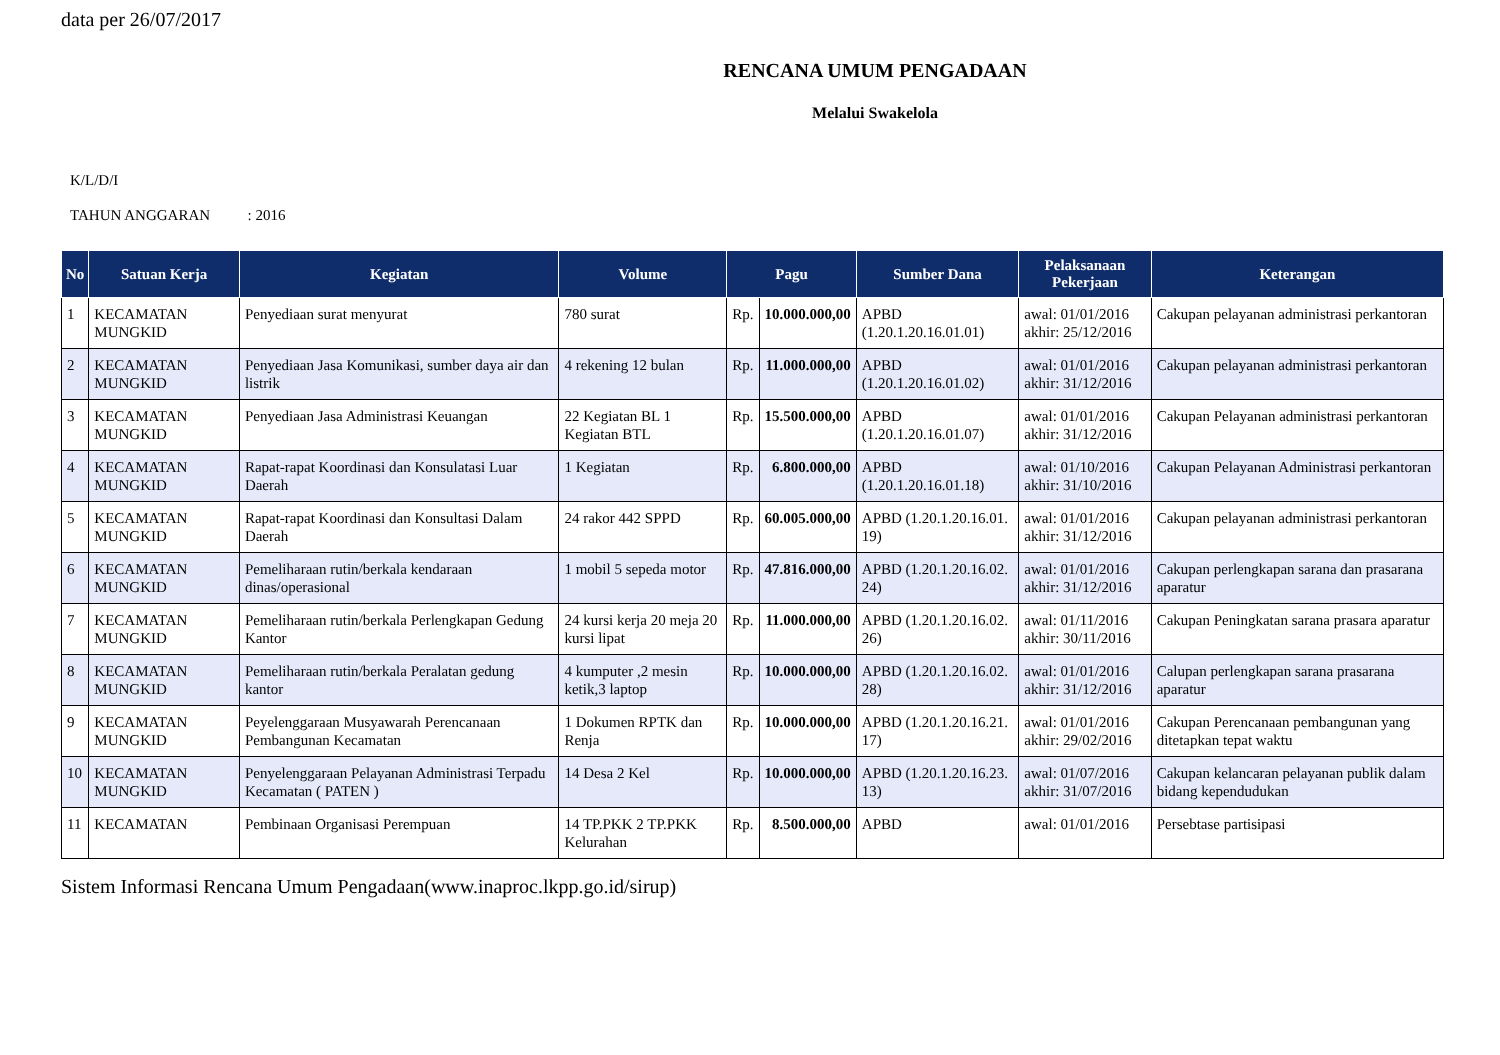data per 26/07/2017
RENCANA UMUM PENGADAAN
Melalui Swakelola
K/L/D/I
TAHUN ANGGARAN : 2016
| No | Satuan Kerja | Kegiatan | Volume | Pagu | | Sumber Dana | Pelaksanaan Pekerjaan | Keterangan |
| --- | --- | --- | --- | --- | --- | --- | --- | --- |
| 1 | KECAMATAN MUNGKID | Penyediaan surat menyurat | 780 surat | Rp. | 10.000.000,00 | APBD (1.20.1.20.16.01.01) | awal: 01/01/2016 akhir: 25/12/2016 | Cakupan pelayanan administrasi perkantoran |
| 2 | KECAMATAN MUNGKID | Penyediaan Jasa Komunikasi, sumber daya air dan listrik | 4 rekening 12 bulan | Rp. | 11.000.000,00 | APBD (1.20.1.20.16.01.02) | awal: 01/01/2016 akhir: 31/12/2016 | Cakupan pelayanan administrasi perkantoran |
| 3 | KECAMATAN MUNGKID | Penyediaan Jasa Administrasi Keuangan | 22 Kegiatan BL 1 Kegiatan BTL | Rp. | 15.500.000,00 | APBD (1.20.1.20.16.01.07) | awal: 01/01/2016 akhir: 31/12/2016 | Cakupan Pelayanan administrasi perkantoran |
| 4 | KECAMATAN MUNGKID | Rapat-rapat Koordinasi dan Konsulatasi Luar Daerah | 1 Kegiatan | Rp. | 6.800.000,00 | APBD (1.20.1.20.16.01.18) | awal: 01/10/2016 akhir: 31/10/2016 | Cakupan Pelayanan Administrasi perkantoran |
| 5 | KECAMATAN MUNGKID | Rapat-rapat Koordinasi dan Konsultasi Dalam Daerah | 24 rakor 442 SPPD | Rp. | 60.005.000,00 | APBD (1.20.1.20.16.01. 19) | awal: 01/01/2016 akhir: 31/12/2016 | Cakupan pelayanan administrasi perkantoran |
| 6 | KECAMATAN MUNGKID | Pemeliharaan rutin/berkala kendaraan dinas/operasional | 1 mobil 5 sepeda motor | Rp. | 47.816.000,00 | APBD (1.20.1.20.16.02. 24) | awal: 01/01/2016 akhir: 31/12/2016 | Cakupan perlengkapan sarana dan prasarana aparatur |
| 7 | KECAMATAN MUNGKID | Pemeliharaan rutin/berkala Perlengkapan Gedung Kantor | 24 kursi kerja 20 meja 20 kursi lipat | Rp. | 11.000.000,00 | APBD (1.20.1.20.16.02. 26) | awal: 01/11/2016 akhir: 30/11/2016 | Cakupan Peningkatan sarana prasara aparatur |
| 8 | KECAMATAN MUNGKID | Pemeliharaan rutin/berkala Peralatan gedung kantor | 4 kumputer ,2 mesin ketik,3 laptop | Rp. | 10.000.000,00 | APBD (1.20.1.20.16.02. 28) | awal: 01/01/2016 akhir: 31/12/2016 | Calupan perlengkapan sarana prasarana aparatur |
| 9 | KECAMATAN MUNGKID | Peyelenggaraan Musyawarah Perencanaan Pembangunan Kecamatan | 1 Dokumen RPTK dan Renja | Rp. | 10.000.000,00 | APBD (1.20.1.20.16.21. 17) | awal: 01/01/2016 akhir: 29/02/2016 | Cakupan Perencanaan pembangunan yang ditetapkan tepat waktu |
| 10 | KECAMATAN MUNGKID | Penyelenggaraan Pelayanan Administrasi Terpadu Kecamatan ( PATEN ) | 14 Desa 2 Kel | Rp. | 10.000.000,00 | APBD (1.20.1.20.16.23. 13) | awal: 01/07/2016 akhir: 31/07/2016 | Cakupan kelancaran pelayanan publik dalam bidang kependudukan |
| 11 | KECAMATAN | Pembinaan Organisasi Perempuan | 14 TP.PKK 2 TP.PKK Kelurahan | Rp. | 8.500.000,00 | APBD | awal: 01/01/2016 | Persebtase partisipasi |
Sistem Informasi Rencana Umum Pengadaan(www.inaproc.lkpp.go.id/sirup)